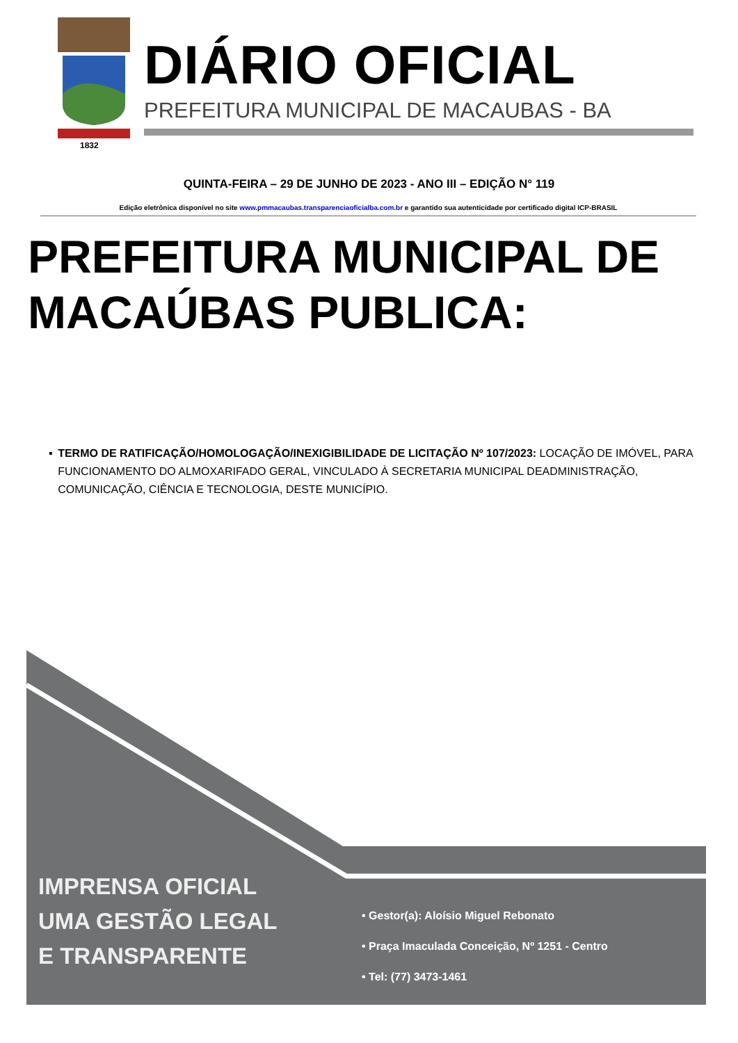1832
DIÁRIO OFICIAL
PREFEITURA MUNICIPAL DE MACAUBAS - BA
QUINTA-FEIRA – 29 DE JUNHO DE 2023 - ANO III – EDIÇÃO N° 119
Edição eletrônica disponível no site www.pmmacaubas.transparenciaoficialba.com.br e garantido sua autenticidade por certificado digital ICP-BRASIL
PREFEITURA MUNICIPAL DE
MACAÚBAS PUBLICA:
▪ TERMO DE RATIFICAÇÃO/HOMOLOGAÇÃO/INEXIGIBILIDADE DE LICITAÇÃO Nº 107/2023: LOCAÇÃO DE IMÓVEL, PARA FUNCIONAMENTO DO ALMOXARIFADO GERAL, VINCULADO À SECRETARIA MUNICIPAL DEADMINISTRAÇÃO, COMUNICAÇÃO, CIÊNCIA E TECNOLOGIA, DESTE MUNICÍPIO.
IMPRENSA OFICIAL
UMA GESTÃO LEGAL
E TRANSPARENTE
• Gestor(a): Aloísio Miguel Rebonato
• Praça Imaculada Conceição, Nº 1251 - Centro
• Tel: (77) 3473-1461